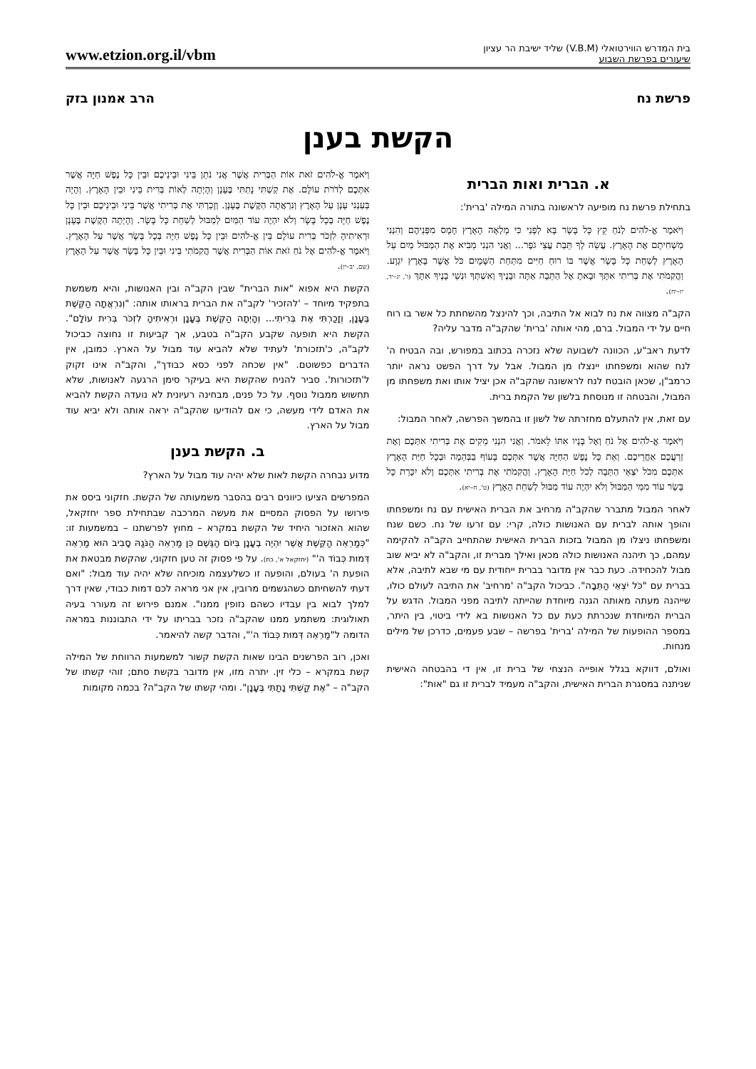בית המדרש הווירטואלי (V.B.M) שליד ישיבת הר עציון
שיעורים בפרשת השבוע
www.etzion.org.il/vbm
פרשת נח הרב אמנון בזק
הקשת בענן
א. הברית ואות הברית
בתחילת פרשת נח מופיעה לראשונה בתורה המילה 'ברית':
וַיֹּאמֶר אֱ-לֹהִים לְנֹחַ קֵץ כָּל בָּשָׂר בָּא לְפָנַי כִּי מָלְאָה הָאָרֶץ חָמָס מִפְּנֵיהֶם וְהִנְנִי מַשְׁחִיתָם אֶת הָאָרֶץ. עֲשֵׂה לְךָ תֵּבַת עֲצֵי גֹפֶר... וַאֲנִי הִנְנִי מֵבִיא אֶת הַמַּבּוּל מַיִם עַל הָאָרֶץ לְשַׁחֵת כָּל בָּשָׂר אֲשֶׁר בּוֹ רוּחַ חַיִּים מִתַּחַת הַשָּׁמָיִם כֹּל אֲשֶׁר בָּאָרֶץ יִגְוָע. וַהֲקִמֹתִי אֶת בְּרִיתִי אִתָּךְ וּבָאתָ אֶל הַתֵּבָה אַתָּה וּבָנֶיךָ וְאִשְׁתְּךָ וּנְשֵׁי בָנֶיךָ אִתָּךְ (ו', יג–יד, יז–יח).
הקב"ה מצווה את נח לבוא אל התיבה, וכך להינצל מהשחתת כל אשר בו רוח חיים על ידי המבול. ברם, מהי אותה 'ברית' שהקב"ה מדבר עליה?
לדעת ראב"ע, הכוונה לשבועה שלא נזכרה בכתוב במפורש, ובה הבטיח ה' לנח שהוא ומשפחתו יינצלו מן המבול. אבל על דרך הפשט נראה יותר כרמב"ן, שכאן הובטח לנח לראשונה שהקב"ה אכן יציל אותו ואת משפחתו מן המבול, והבטחה זו מנוסחת בלשון של הקמת ברית.
עם זאת, אין להתעלם מחזרתה של לשון זו בהמשך הפרשה, לאחר המבול:
וַיֹּאמֶר אֱ-לֹהִים אֶל נֹחַ וְאֶל בָּנָיו אִתּוֹ לֵאמֹר. וַאֲנִי הִנְנִי מֵקִים אֶת בְּרִיתִי אִתְּכֶם וְאֶת זַרְעֲכֶם אַחֲרֵיכֶם. וְאֵת כָּל נֶפֶשׁ הַחַיָּה אֲשֶׁר אִתְּכֶם בָּעוֹף בַּבְּהֵמָה וּבְכָל חַיַּת הָאָרֶץ אִתְּכֶם מִכֹּל יֹצְאֵי הַתֵּבָה לְכֹל חַיַּת הָאָרֶץ. וַהֲקִמֹתִי אֶת בְּרִיתִי אִתְּכֶם וְלֹא יִכָּרֵת כָּל בָּשָׂר עוֹד מִמֵּי הַמַּבּוּל וְלֹא יִהְיֶה עוֹד מַבּוּל לְשַׁחֵת הָאָרֶץ (ט', ח–יא).
לאחר המבול מתברר שהקב"ה מרחיב את הברית האישית עם נח ומשפחתו והופך אותה לברית עם האנושות כולה, קרי: עם זרעו של נח. כשם שנח ומשפחתו ניצלו מן המבול בזכות הברית האישית שהתחייב הקב"ה להקימה עמהם, כך תיהנה האנושות כולה מכאן ואילך מברית זו, והקב"ה לא יביא שוב מבול להכחידה. כעת כבר אין מדובר בברית ייחודית עם מי שבא לתיבה, אלא בברית עם "כֹּל יֹצְאֵי הַתֵּבָה". כביכול הקב"ה 'מרחיב' את התיבה לעולם כולו, שייהנה מעתה מאותה הגנה מיוחדת שהייתה לתיבה מפני המבול. הדגש על הברית המיוחדת שנכרתת כעת עם כל האנושות בא לידי ביטוי, בין היתר, במספר ההופעות של המילה 'ברית' בפרשה – שבע פעמים, כדרכן של מילים מנחות.
ואולם, דווקא בגלל אופייה הנצחי של ברית זו, אין די בהבטחה האישית שניתנה במסגרת הברית האישית, והקב"ה מעמיד לברית זו גם "אות":
וַיֹּאמֶר אֱ-לֹהִים זֹאת אוֹת הַבְּרִית אֲשֶׁר אֲנִי נֹתֵן בֵּינִי וּבֵינֵיכֶם וּבֵין כָּל נֶפֶשׁ חַיָּה אֲשֶׁר אִתְּכֶם לְדֹרֹת עוֹלָם. אֶת קַשְׁתִּי נָתַתִּי בֶּעָנָן וְהָיְתָה לְאוֹת בְּרִית בֵּינִי וּבֵין הָאָרֶץ. וְהָיָה בְּעַנְנִי עָנָן עַל הָאָרֶץ וְנִרְאֲתָה הַקֶּשֶׁת בֶּעָנָן. וְזָכַרְתִּי אֶת בְּרִיתִי אֲשֶׁר בֵּינִי וּבֵינֵיכֶם וּבֵין כָּל נֶפֶשׁ חַיָּה בְּכָל בָּשָׂר וְלֹא יִהְיֶה עוֹד הַמַּיִם לְמַבּוּל לְשַׁחֵת כָּל בָּשָׂר. וְהָיְתָה הַקֶּשֶׁת בֶּעָנָן וּרְאִיתִיהָ לִזְכֹּר בְּרִית עוֹלָם בֵּין אֱ-לֹהִים וּבֵין כָּל נֶפֶשׁ חַיָּה בְּכָל בָּשָׂר אֲשֶׁר עַל הָאָרֶץ. וַיֹּאמֶר אֱ-לֹהִים אֶל נֹחַ זֹאת אוֹת הַבְּרִית אֲשֶׁר הֲקִמֹתִי בֵּינִי וּבֵין כָּל בָּשָׂר אֲשֶׁר עַל הָאָרֶץ (שם, יב–יז).
הקשת היא אפוא "אות הברית" שבין הקב"ה ובין האנושות, והיא משמשת בתפקיד מיוחד – 'להזכיר' לקב"ה את הברית בראותו אותה: "וְנִרְאֲתָה הַקֶּשֶׁת בֶּעָנָן, וְזָכַרְתִּי אֶת בְּרִיתִי... וְהָיְתָה הַקֶּשֶׁת בֶּעָנָן וּרְאִיתִיהָ לִזְכֹּר בְּרִית עוֹלָם". הקשת היא תופעה שקבע הקב"ה בטבע, אך קביעות זו נחוצה כביכול לקב"ה, כ'תזכורת' לעתיד שלא להביא עוד מבול על הארץ. כמובן, אין הדברים כפשוטם. "אין שכחה לפני כסא כבודך", והקב"ה אינו זקוק ל'תזכורות'. סביר להניח שהקשת היא בעיקר סימן הרגעה לאנושות, שלא תחשוש ממבול נוסף. על כל פנים, מבחינה רעיונית לא נועדה הקשת להביא את האדם לידי מעשה, כי אם להודיעו שהקב"ה יראה אותה ולא יביא עוד מבול על הארץ.
ב. הקשת בענן
מדוע נבחרה הקשת לאות שלא יהיה עוד מבול על הארץ?
המפרשים הציעו כיוונים רבים בהסבר משמעותה של הקשת. חזקוני ביסס את פירושו על הפסוק המסיים את מעשה המרכבה שבתחילת ספר יחזקאל, שהוא האזכור היחיד של הקשת במקרא – מחוץ לפרשתנו – במשמעות זו: "כְּמַרְאֵה הַקֶּשֶׁת אֲשֶׁר יִהְיֶה בֶעָנָן בְּיוֹם הַגֶּשֶׁם כֵּן מַרְאֵה הַנֹּגַהּ סָבִיב הוּא מַרְאֵה דְּמוּת כְּבוֹד ה'" (יחזקאל א', כח). על פי פסוק זה טען חזקוני, שהקשת מבטאת את הופעת ה' בעולם, והופעה זו כשלעצמה מוכיחה שלא יהיה עוד מבול: "ואם דעתי להשחיתם כשהגשמים מרובין, אין אני מראה לכם דמות כבודי, שאין דרך למלך לבוא בין עבדיו כשהם נזופין ממנו". אמנם פירוש זה מעורר בעיה תאולוגית: משתמע ממנו שהקב"ה נזכר בבריתו על ידי התבוננות במראה הדומה ל"מַרְאֵה דְּמוּת כְּבוֹד ה'", והדבר קשה להיאמר.
ואכן, רוב הפרשנים הבינו שאות הקשת קשור למשמעות הרווחת של המילה קשת במקרא – כלי זין. יתרה מזו, אין מדובר בקשת סתם; זוהי קשתו של הקב"ה – "אֶת קַשְׁתִּי נָתַתִּי בֶּעָנָן". ומהי קשתו של הקב"ה? בכמה מקומות